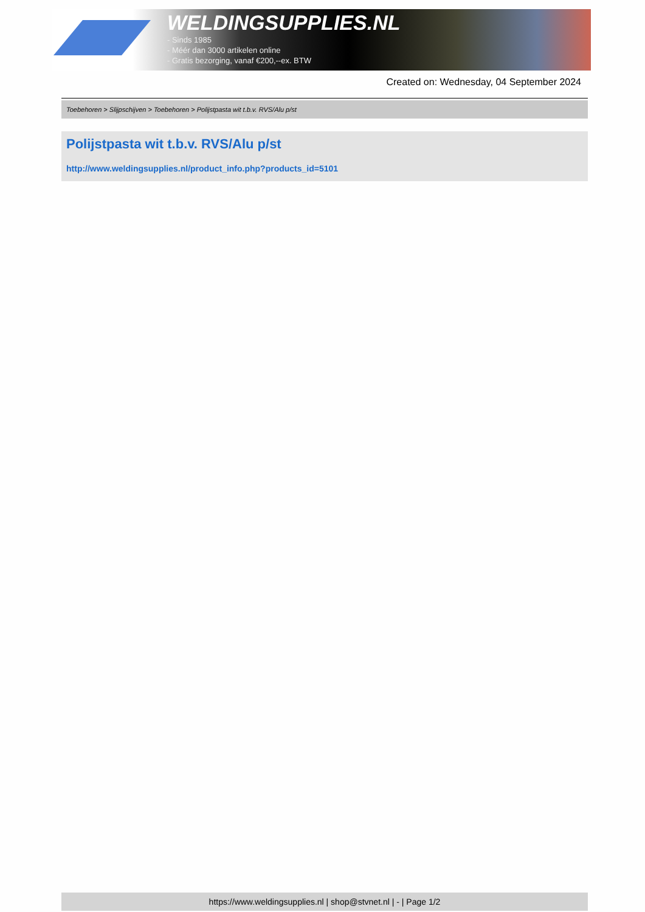WELDINGSUPPLIES.NL
- Sinds 1985
- Méér dan 3000 artikelen online
- Gratis bezorging, vanaf €200,--ex. BTW
Created on: Wednesday, 04 September 2024
Toebehoren > Slijpschijven > Toebehoren > Polijstpasta wit t.b.v. RVS/Alu p/st
Polijstpasta wit t.b.v. RVS/Alu p/st
http://www.weldingsupplies.nl/product_info.php?products_id=5101
https://www.weldingsupplies.nl | shop@stvnet.nl | - | Page 1/2